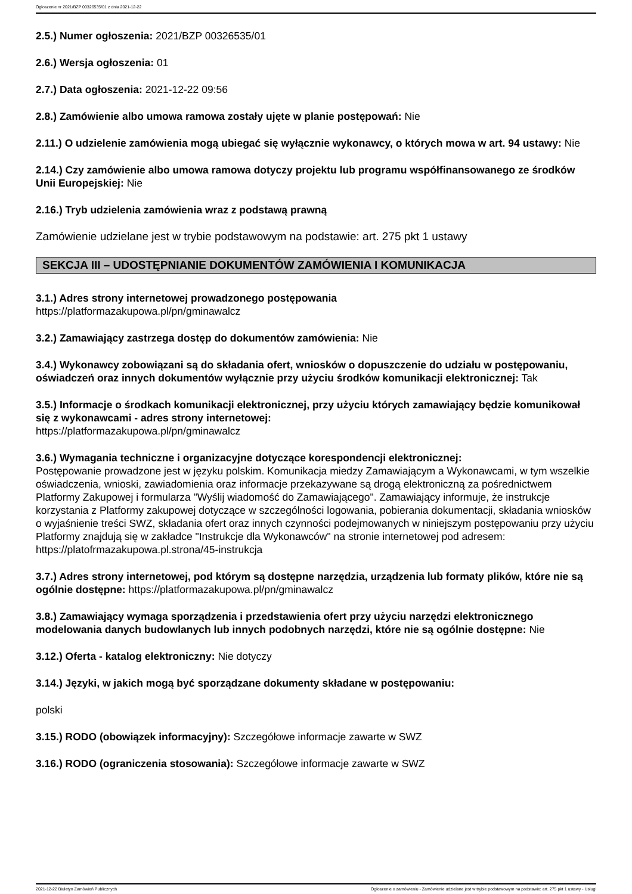Ogłoszenie nr 2021/BZP 00326535/01 z dnia 2021-12-22
2.5.) Numer ogłoszenia: 2021/BZP 00326535/01
2.6.) Wersja ogłoszenia: 01
2.7.) Data ogłoszenia: 2021-12-22 09:56
2.8.) Zamówienie albo umowa ramowa zostały ujęte w planie postępowań: Nie
2.11.) O udzielenie zamówienia mogą ubiegać się wyłącznie wykonawcy, o których mowa w art. 94 ustawy: Nie
2.14.) Czy zamówienie albo umowa ramowa dotyczy projektu lub programu współfinansowanego ze środków Unii Europejskiej: Nie
2.16.) Tryb udzielenia zamówienia wraz z podstawą prawną
Zamówienie udzielane jest w trybie podstawowym na podstawie: art. 275 pkt 1 ustawy
SEKCJA III – UDOSTĘPNIANIE DOKUMENTÓW ZAMÓWIENIA I KOMUNIKACJA
3.1.) Adres strony internetowej prowadzonego postępowania
https://platformazakupowa.pl/pn/gminawalcz
3.2.) Zamawiający zastrzega dostęp do dokumentów zamówienia: Nie
3.4.) Wykonawcy zobowiązani są do składania ofert, wniosków o dopuszczenie do udziału w postępowaniu, oświadczeń oraz innych dokumentów wyłącznie przy użyciu środków komunikacji elektronicznej: Tak
3.5.) Informacje o środkach komunikacji elektronicznej, przy użyciu których zamawiający będzie komunikował się z wykonawcami - adres strony internetowej:
https://platformazakupowa.pl/pn/gminawalcz
3.6.) Wymagania techniczne i organizacyjne dotyczące korespondencji elektronicznej:
Postępowanie prowadzone jest w języku polskim. Komunikacja miedzy Zamawiającym a Wykonawcami, w tym wszelkie oświadczenia, wnioski, zawiadomienia oraz informacje przekazywane są drogą elektroniczną za pośrednictwem Platformy Zakupowej i formularza "Wyślij wiadomość do Zamawiającego". Zamawiający informuje, że instrukcje korzystania z Platformy zakupowej dotyczące w szczególności logowania, pobierania dokumentacji, składania wniosków o wyjaśnienie treści SWZ, składania ofert oraz innych czynności podejmowanych w niniejszym postępowaniu przy użyciu Platformy znajdują się w zakładce "Instrukcje dla Wykonawców" na stronie internetowej pod adresem: https://platofrmazakupowa.pl.strona/45-instrukcja
3.7.) Adres strony internetowej, pod którym są dostępne narzędzia, urządzenia lub formaty plików, które nie są ogólnie dostępne: https://platformazakupowa.pl/pn/gminawalcz
3.8.) Zamawiający wymaga sporządzenia i przedstawienia ofert przy użyciu narzędzi elektronicznego modelowania danych budowlanych lub innych podobnych narzędzi, które nie są ogólnie dostępne: Nie
3.12.) Oferta - katalog elektroniczny: Nie dotyczy
3.14.) Języki, w jakich mogą być sporządzane dokumenty składane w postępowaniu:
polski
3.15.) RODO (obowiązek informacyjny): Szczegółowe informacje zawarte w SWZ
3.16.) RODO (ograniczenia stosowania): Szczegółowe informacje zawarte w SWZ
2021-12-22 Biuletyn Zamówień Publicznych Ogłoszenie o zamówieniu - Zamówienie udzielane jest w trybie podstawowym na podstawie: art. 275 pkt 1 ustawy - Usługi